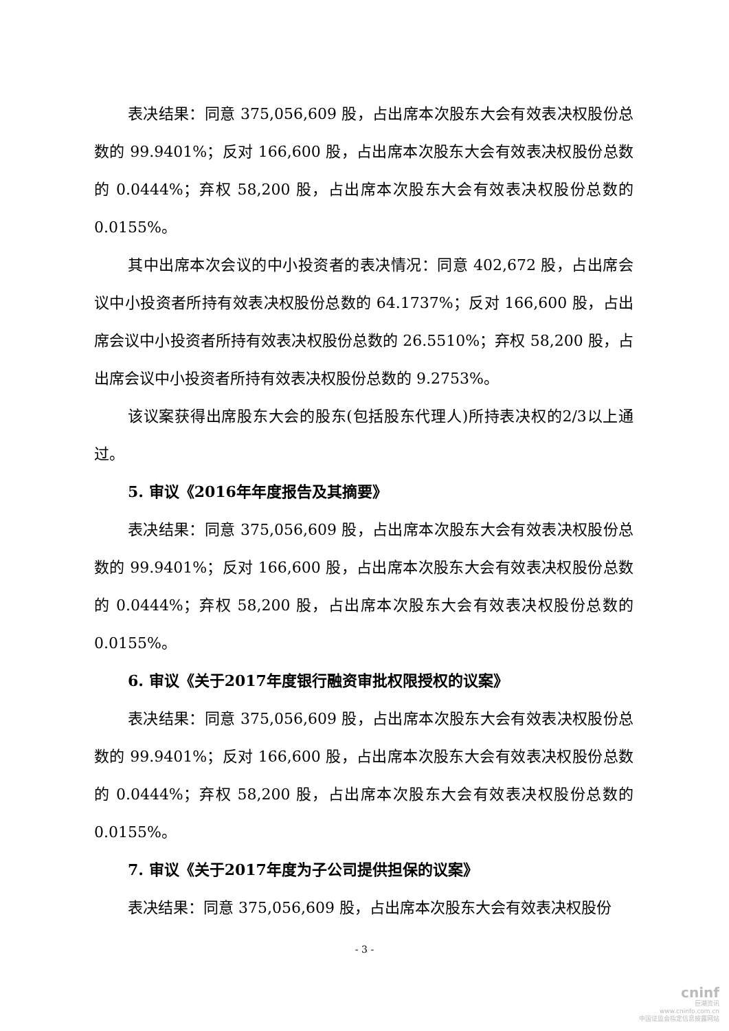表决结果：同意 375,056,609 股，占出席本次股东大会有效表决权股份总数的 99.9401%；反对 166,600 股，占出席本次股东大会有效表决权股份总数的 0.0444%；弃权 58,200 股，占出席本次股东大会有效表决权股份总数的 0.0155%。
其中出席本次会议的中小投资者的表决情况：同意 402,672 股，占出席会议中小投资者所持有效表决权股份总数的 64.1737%；反对 166,600 股，占出席会议中小投资者所持有效表决权股份总数的 26.5510%；弃权 58,200 股，占出席会议中小投资者所持有效表决权股份总数的 9.2753%。
该议案获得出席股东大会的股东(包括股东代理人)所持表决权的2/3以上通过。
5. 审议《2016年年度报告及其摘要》
表决结果：同意 375,056,609 股，占出席本次股东大会有效表决权股份总数的 99.9401%；反对 166,600 股，占出席本次股东大会有效表决权股份总数的 0.0444%；弃权 58,200 股，占出席本次股东大会有效表决权股份总数的 0.0155%。
6. 审议《关于2017年度银行融资审批权限授权的议案》
表决结果：同意 375,056,609 股，占出席本次股东大会有效表决权股份总数的 99.9401%；反对 166,600 股，占出席本次股东大会有效表决权股份总数的 0.0444%；弃权 58,200 股，占出席本次股东大会有效表决权股份总数的 0.0155%。
7. 审议《关于2017年度为子公司提供担保的议案》
表决结果：同意 375,056,609 股，占出席本次股东大会有效表决权股份
- 3 -
cninf
巨潮资讯
www.cninfo.com.cn
中国证监会指定信息披露网站